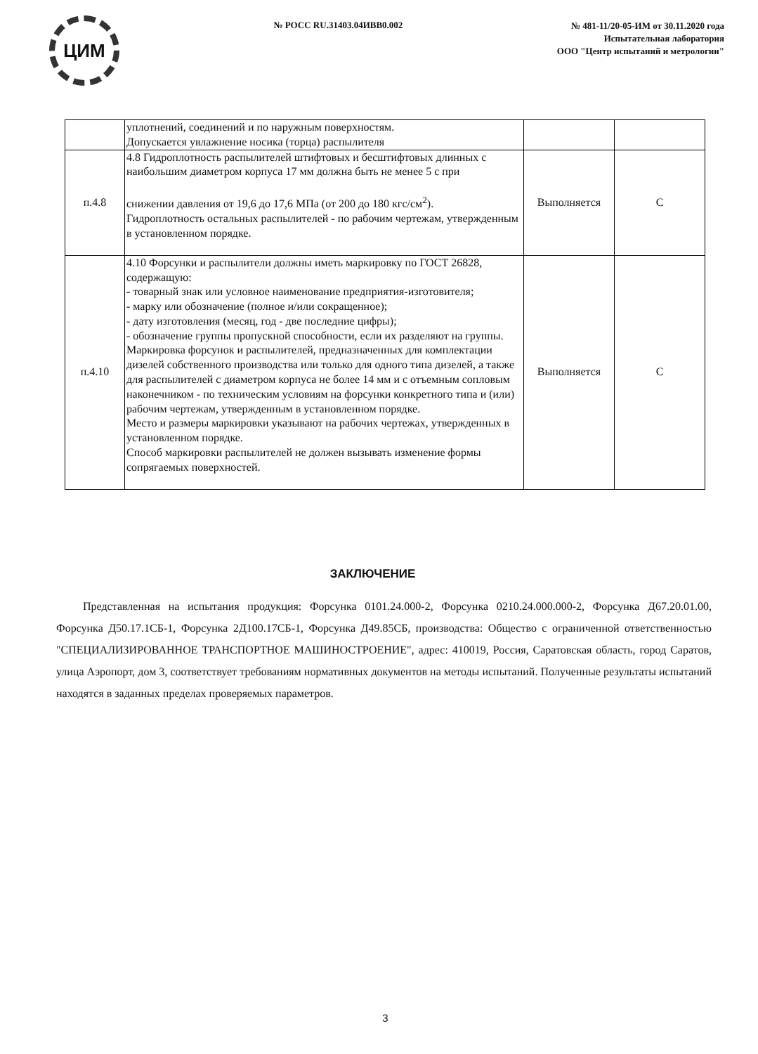ЦИМ
№ РОСС RU.31403.04ИВВ0.002
№ 481-11/20-05-ИМ от 30.11.2020 года
Испытательная лаборатория
ООО "Центр испытаний и метрологии"
| | уплотнений, соединений и по наружным поверхностям. Допускается увлажнение носика (торца) распылителя | | |
| п.4.8 | 4.8 Гидроплотность распылителей штифтовых и бесштифтовых длинных с наибольшим диаметром корпуса 17 мм должна быть не менее 5 с при снижении давления от 19,6 до 17,6 МПа (от 200 до 180 кгс/см<sup>2</sup>). Гидроплотность остальных распылителей - по рабочим чертежам, утвержденным в установленном порядке. | Выполняется | С |
| п.4.10 | 4.10 Форсунки и распылители должны иметь маркировку по ГОСТ 26828, содержащую: - товарный знак или условное наименование предприятия-изготовителя; - марку или обозначение (полное и/или сокращенное); - дату изготовления (месяц, год - две последние цифры); - обозначение группы пропускной способности, если их разделяют на группы. Маркировка форсунок и распылителей, предназначенных для комплектации дизелей собственного производства или только для одного типа дизелей, а также для распылителей с диаметром корпуса не более 14 мм и с отъемным сопловым наконечником - по техническим условиям на форсунки конкретного типа и (или) рабочим чертежам, утвержденным в установленном порядке. Место и размеры маркировки указывают на рабочих чертежах, утвержденных в установленном порядке. Способ маркировки распылителей не должен вызывать изменение формы сопрягаемых поверхностей. | Выполняется | С |
ЗАКЛЮЧЕНИЕ
Представленная на испытания продукция: Форсунка 0101.24.000-2, Форсунка 0210.24.000.000-2, Форсунка Д67.20.01.00, Форсунка Д50.17.1СБ-1, Форсунка 2Д100.17СБ-1, Форсунка Д49.85СБ, производства: Общество с ограниченной ответственностью "СПЕЦИАЛИЗИРОВАННОЕ ТРАНСПОРТНОЕ МАШИНОСТРОЕНИЕ", адрес: 410019, Россия, Саратовская область, город Саратов, улица Аэропорт, дом 3, соответствует требованиям нормативных документов на методы испытаний. Полученные результаты испытаний находятся в заданных пределах проверяемых параметров.
3